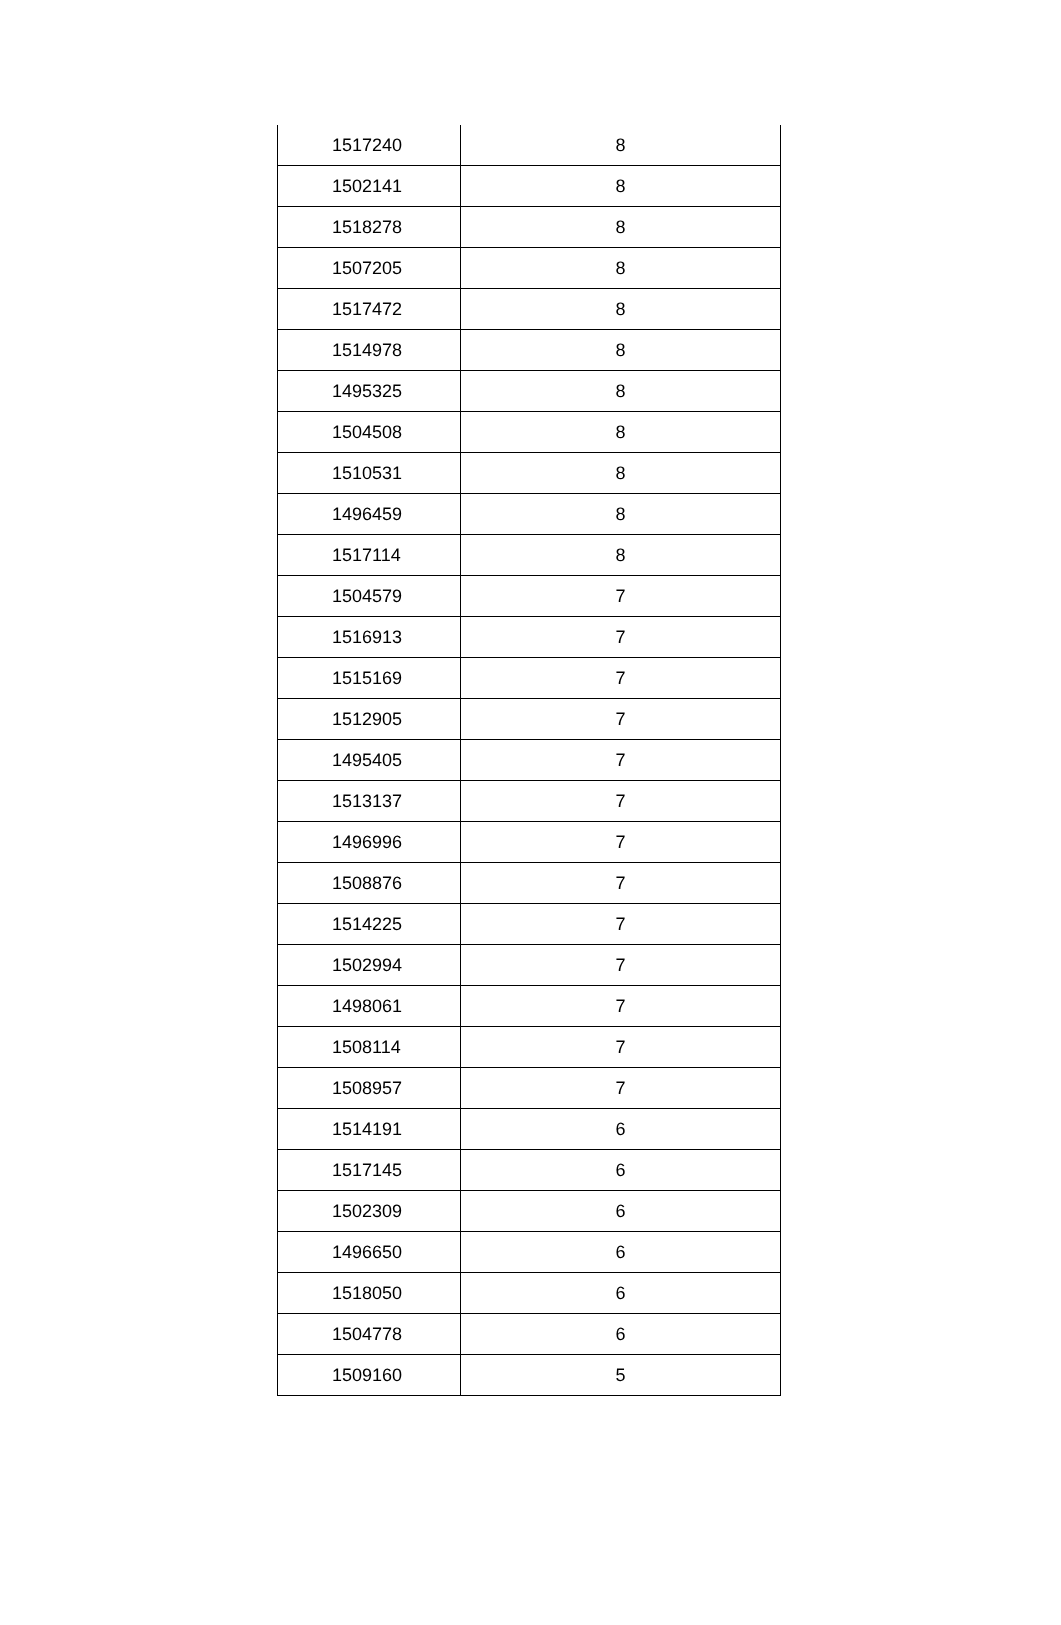| 1517240 | 8 |
| 1502141 | 8 |
| 1518278 | 8 |
| 1507205 | 8 |
| 1517472 | 8 |
| 1514978 | 8 |
| 1495325 | 8 |
| 1504508 | 8 |
| 1510531 | 8 |
| 1496459 | 8 |
| 1517114 | 8 |
| 1504579 | 7 |
| 1516913 | 7 |
| 1515169 | 7 |
| 1512905 | 7 |
| 1495405 | 7 |
| 1513137 | 7 |
| 1496996 | 7 |
| 1508876 | 7 |
| 1514225 | 7 |
| 1502994 | 7 |
| 1498061 | 7 |
| 1508114 | 7 |
| 1508957 | 7 |
| 1514191 | 6 |
| 1517145 | 6 |
| 1502309 | 6 |
| 1496650 | 6 |
| 1518050 | 6 |
| 1504778 | 6 |
| 1509160 | 5 |